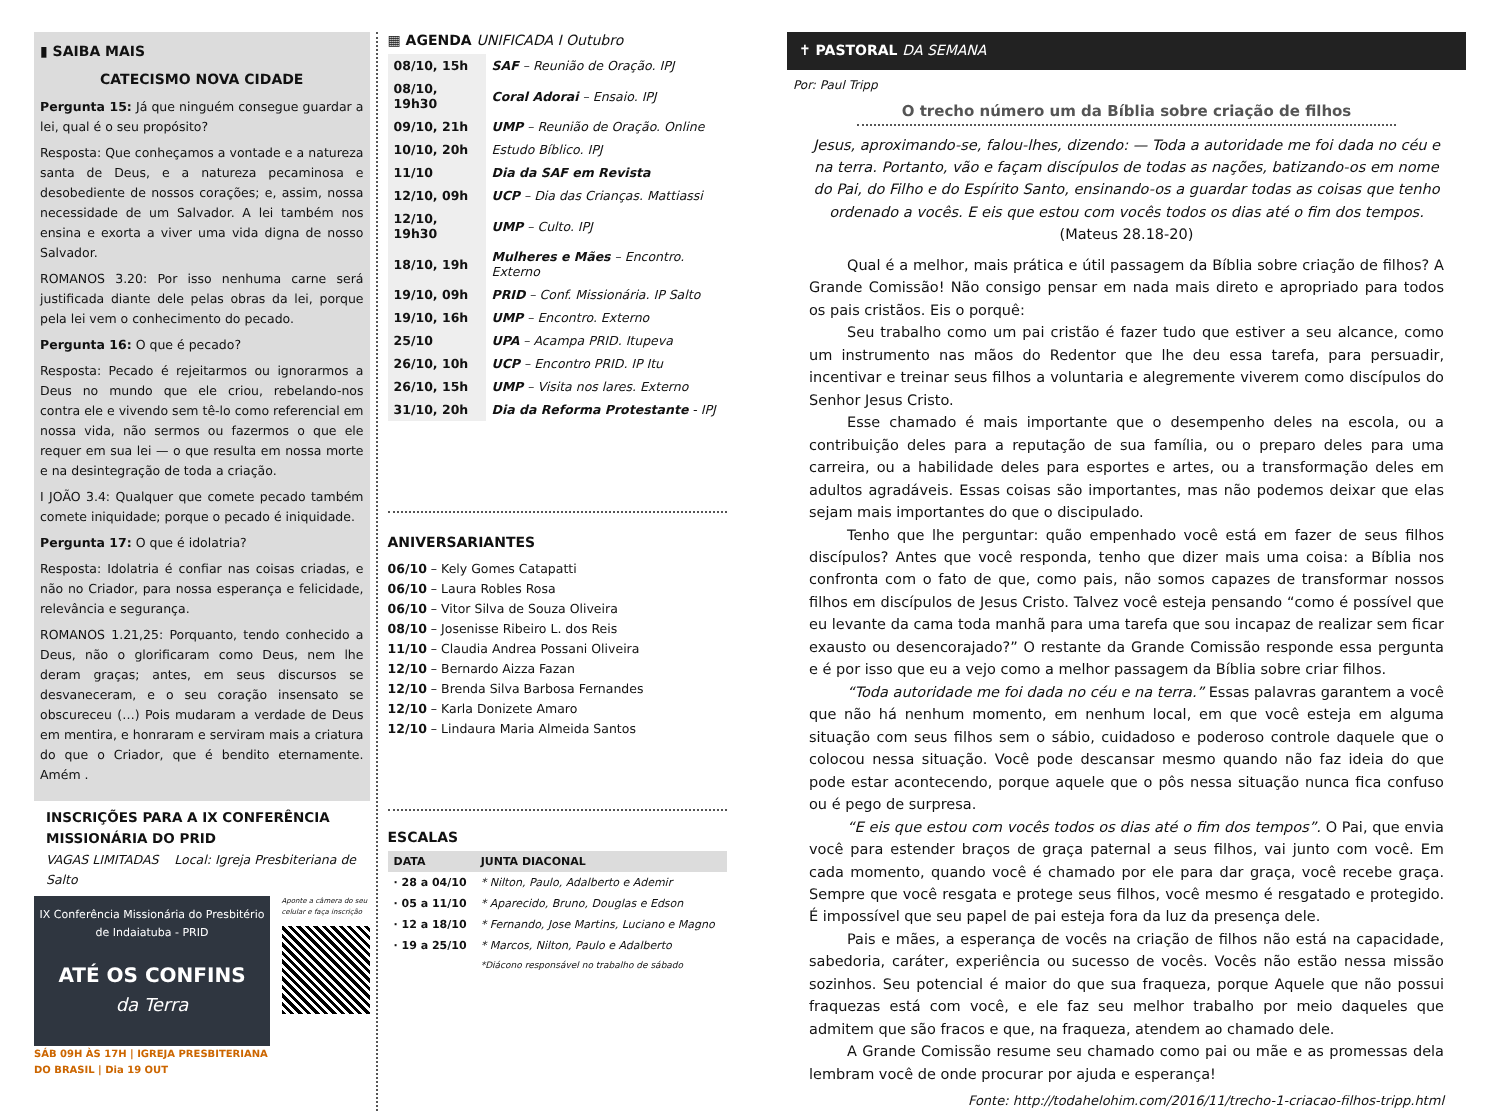▮ SAIBA MAIS
CATECISMO NOVA CIDADE
Pergunta 15: Já que ninguém consegue guardar a lei, qual é o seu propósito?
Resposta: Que conheçamos a vontade e a natureza santa de Deus, e a natureza pecaminosa e desobediente de nossos corações; e, assim, nossa necessidade de um Salvador. A lei também nos ensina e exorta a viver uma vida digna de nosso Salvador.
ROMANOS 3.20: Por isso nenhuma carne será justificada diante dele pelas obras da lei, porque pela lei vem o conhecimento do pecado.
Pergunta 16: O que é pecado?
Resposta: Pecado é rejeitarmos ou ignorarmos a Deus no mundo que ele criou, rebelando-nos contra ele e vivendo sem tê-lo como referencial em nossa vida, não sermos ou fazermos o que ele requer em sua lei — o que resulta em nossa morte e na desintegração de toda a criação.
I JOÃO 3.4: Qualquer que comete pecado também comete iniquidade; porque o pecado é iniquidade.
Pergunta 17: O que é idolatria?
Resposta: Idolatria é confiar nas coisas criadas, e não no Criador, para nossa esperança e felicidade, relevância e segurança.
ROMANOS 1.21,25: Porquanto, tendo conhecido a Deus, não o glorificaram como Deus, nem lhe deram graças; antes, em seus discursos se desvaneceram, e o seu coração insensato se obscureceu (…) Pois mudaram a verdade de Deus em mentira, e honraram e serviram mais a criatura do que o Criador, que é bendito eternamente. Amém .
INSCRIÇÕES PARA A IX CONFERÊNCIA MISSIONÁRIA DO PRID
VAGAS LIMITADAS Local: Igreja Presbiteriana de Salto
IX Conferência Missionária do Presbitério de Indaiatuba - PRID
ATÉ OS CONFINS
da Terra
SÁB 09H ÀS 17H | IGREJA PRESBITERIANA DO BRASIL | Dia 19 OUT
Aponte a câmera do seu celular e faça inscrição
▦ AGENDA UNIFICADA I Outubro
| 08/10, 15h | SAF – Reunião de Oração. IPJ |
| 08/10, 19h30 | Coral Adorai – Ensaio. IPJ |
| 09/10, 21h | UMP – Reunião de Oração. Online |
| 10/10, 20h | Estudo Bíblico. IPJ |
| 11/10 | Dia da SAF em Revista |
| 12/10, 09h | UCP – Dia das Crianças. Mattiassi |
| 12/10, 19h30 | UMP – Culto. IPJ |
| 18/10, 19h | Mulheres e Mães – Encontro. Externo |
| 19/10, 09h | PRID – Conf. Missionária. IP Salto |
| 19/10, 16h | UMP – Encontro. Externo |
| 25/10 | UPA – Acampa PRID. Itupeva |
| 26/10, 10h | UCP – Encontro PRID. IP Itu |
| 26/10, 15h | UMP – Visita nos lares. Externo |
| 31/10, 20h | Dia da Reforma Protestante - IPJ |
ANIVERSARIANTES
06/10 – Kely Gomes Catapatti
06/10 – Laura Robles Rosa
06/10 – Vitor Silva de Souza Oliveira
08/10 – Josenisse Ribeiro L. dos Reis
11/10 – Claudia Andrea Possani Oliveira
12/10 – Bernardo Aizza Fazan
12/10 – Brenda Silva Barbosa Fernandes
12/10 – Karla Donizete Amaro
12/10 – Lindaura Maria Almeida Santos
ESCALAS
| DATA | JUNTA DIACONAL |
| --- | --- |
| · 28 a 04/10 | * Nilton, Paulo, Adalberto e Ademir |
| · 05 a 11/10 | * Aparecido, Bruno, Douglas e Edson |
| · 12 a 18/10 | * Fernando, Jose Martins, Luciano e Magno |
| · 19 a 25/10 | * Marcos, Nilton, Paulo e Adalberto |
| | *Diácono responsável no trabalho de sábado |
✝ PASTORAL DA SEMANA
Por: Paul Tripp
O trecho número um da Bíblia sobre criação de filhos
Jesus, aproximando-se, falou-lhes, dizendo: — Toda a autoridade me foi dada no céu e na terra. Portanto, vão e façam discípulos de todas as nações, batizando-os em nome do Pai, do Filho e do Espírito Santo, ensinando-os a guardar todas as coisas que tenho ordenado a vocês. E eis que estou com vocês todos os dias até o fim dos tempos. (Mateus 28.18-20)
Qual é a melhor, mais prática e útil passagem da Bíblia sobre criação de filhos? A Grande Comissão! Não consigo pensar em nada mais direto e apropriado para todos os pais cristãos. Eis o porquê:
Seu trabalho como um pai cristão é fazer tudo que estiver a seu alcance, como um instrumento nas mãos do Redentor que lhe deu essa tarefa, para persuadir, incentivar e treinar seus filhos a voluntaria e alegremente viverem como discípulos do Senhor Jesus Cristo.
Esse chamado é mais importante que o desempenho deles na escola, ou a contribuição deles para a reputação de sua família, ou o preparo deles para uma carreira, ou a habilidade deles para esportes e artes, ou a transformação deles em adultos agradáveis. Essas coisas são importantes, mas não podemos deixar que elas sejam mais importantes do que o discipulado.
Tenho que lhe perguntar: quão empenhado você está em fazer de seus filhos discípulos? Antes que você responda, tenho que dizer mais uma coisa: a Bíblia nos confronta com o fato de que, como pais, não somos capazes de transformar nossos filhos em discípulos de Jesus Cristo. Talvez você esteja pensando “como é possível que eu levante da cama toda manhã para uma tarefa que sou incapaz de realizar sem ficar exausto ou desencorajado?” O restante da Grande Comissão responde essa pergunta e é por isso que eu a vejo como a melhor passagem da Bíblia sobre criar filhos.
“Toda autoridade me foi dada no céu e na terra.” Essas palavras garantem a você que não há nenhum momento, em nenhum local, em que você esteja em alguma situação com seus filhos sem o sábio, cuidadoso e poderoso controle daquele que o colocou nessa situação. Você pode descansar mesmo quando não faz ideia do que pode estar acontecendo, porque aquele que o pôs nessa situação nunca fica confuso ou é pego de surpresa.
“E eis que estou com vocês todos os dias até o fim dos tempos”. O Pai, que envia você para estender braços de graça paternal a seus filhos, vai junto com você. Em cada momento, quando você é chamado por ele para dar graça, você recebe graça. Sempre que você resgata e protege seus filhos, você mesmo é resgatado e protegido. É impossível que seu papel de pai esteja fora da luz da presença dele.
Pais e mães, a esperança de vocês na criação de filhos não está na capacidade, sabedoria, caráter, experiência ou sucesso de vocês. Vocês não estão nessa missão sozinhos. Seu potencial é maior do que sua fraqueza, porque Aquele que não possui fraquezas está com você, e ele faz seu melhor trabalho por meio daqueles que admitem que são fracos e que, na fraqueza, atendem ao chamado dele.
A Grande Comissão resume seu chamado como pai ou mãe e as promessas dela lembram você de onde procurar por ajuda e esperança!
Fonte: http://todahelohim.com/2016/11/trecho-1-criacao-filhos-tripp.html